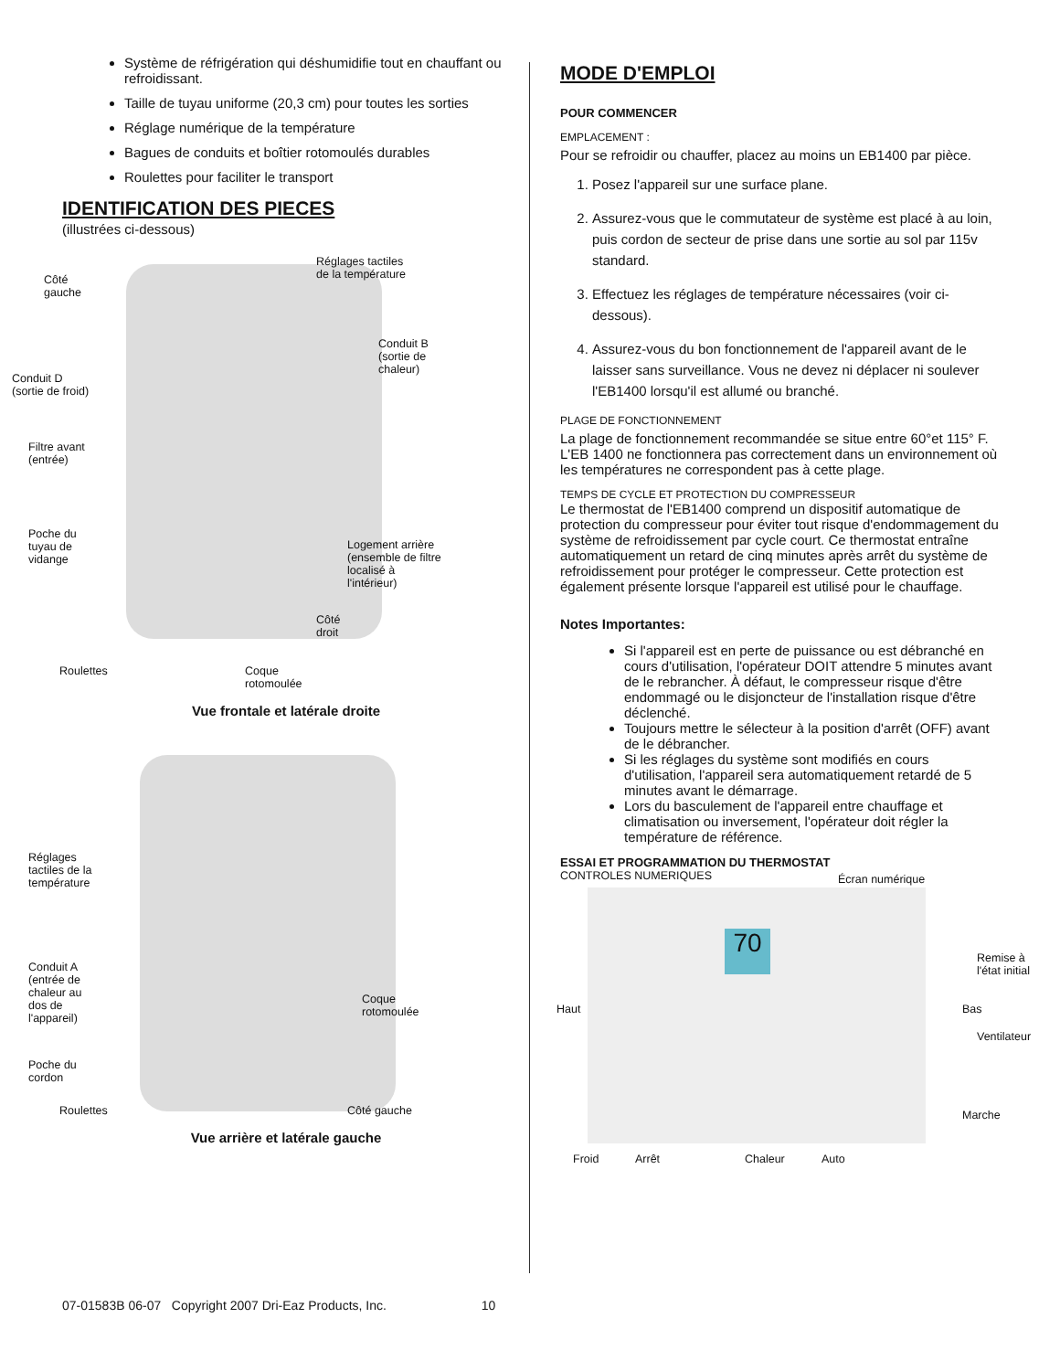Système de réfrigération qui déshumidifie tout en chauffant ou refroidissant.
Taille de tuyau uniforme (20,3 cm) pour toutes les sorties
Réglage numérique de la température
Bagues de conduits et boîtier rotomoulés durables
Roulettes pour faciliter le transport
IDENTIFICATION DES PIECES
(illustrées ci-dessous)
Réglages tactiles
de la température Côté
gauche
Conduit B
(sortie de
chaleur)
Conduit D
(sortie de froid)
Filtre avant
(entrée)
Poche du
tuyau de
vidange
Logement arrière
(ensemble de filtre
localisé à
l'intérieur)
Côté
droit
Roulettes Coque
rotomoulée
Vue frontale et latérale droite
Réglages
tactiles de la
température
Conduit A
(entrée de
chaleur au
dos de
l'appareil)
Coque
rotomoulée
Poche du
cordon
Roulettes Côté gauche
Vue arrière et latérale gauche
MODE D'EMPLOI
POUR COMMENCER
EMPLACEMENT :
Pour se refroidir ou chauffer, placez au moins un EB1400 par pièce.
1. Posez l'appareil sur une surface plane.
2. Assurez-vous que le commutateur de système est placé à au loin, puis cordon de secteur de prise dans une sortie au sol par 115v standard.
3. Effectuez les réglages de température nécessaires (voir ci-dessous).
4. Assurez-vous du bon fonctionnement de l'appareil avant de le laisser sans surveillance. Vous ne devez ni déplacer ni soulever l'EB1400 lorsqu'il est allumé ou branché.
PLAGE DE FONCTIONNEMENT
La plage de fonctionnement recommandée se situe entre 60°et 115° F. L'EB 1400 ne fonctionnera pas correctement dans un environnement où les températures ne correspondent pas à cette plage.
TEMPS DE CYCLE ET PROTECTION DU COMPRESSEUR
Le thermostat de l'EB1400 comprend un dispositif automatique de protection du compresseur pour éviter tout risque d'endommagement du système de refroidissement par cycle court. Ce thermostat entraîne automatiquement un retard de cinq minutes après arrêt du système de refroidissement pour protéger le compresseur. Cette protection est également présente lorsque l'appareil est utilisé pour le chauffage.
Notes Importantes:
Si l'appareil est en perte de puissance ou est débranché en cours d'utilisation, l'opérateur DOIT attendre 5 minutes avant de le rebrancher. À défaut, le compresseur risque d'être endommagé ou le disjoncteur de l'installation risque d'être déclenché.
Toujours mettre le sélecteur à la position d'arrêt (OFF) avant de le débrancher.
Si les réglages du système sont modifiés en cours d'utilisation, l'appareil sera automatiquement retardé de 5 minutes avant le démarrage.
Lors du basculement de l'appareil entre chauffage et climatisation ou inversement, l'opérateur doit régler la température de référence.
ESSAI ET PROGRAMMATION DU THERMOSTAT
70
CONTROLES NUMERIQUES Écran numérique
Remise à
l'état initial
Haut Bas
Ventilateur
Marche
Froid Arrêt Chaleur Auto
07-01583B 06-07 Copyright 2007 Dri-Eaz Products, Inc. 10